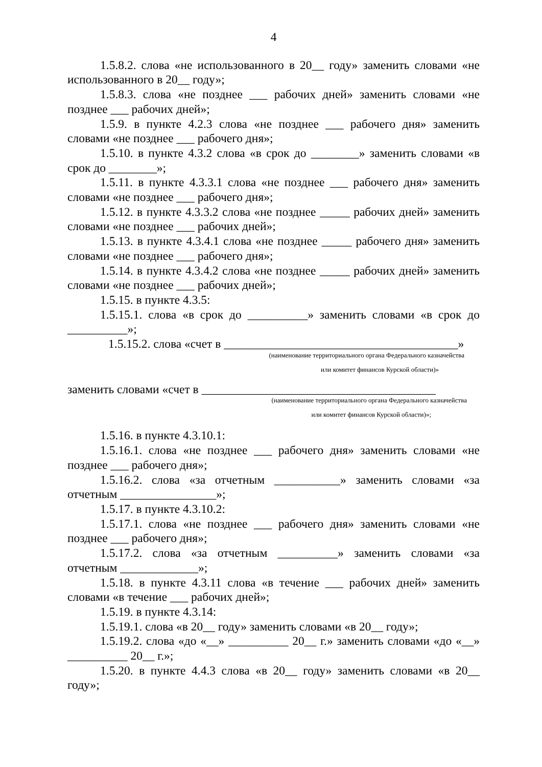4
1.5.8.2. слова «не использованного в 20__ году» заменить словами «не использованного в 20__ году»;
1.5.8.3. слова «не позднее ___ рабочих дней» заменить словами «не позднее ___ рабочих дней»;
1.5.9. в пункте 4.2.3 слова «не позднее ___ рабочего дня» заменить словами «не позднее ___ рабочего дня»;
1.5.10. в пункте 4.3.2 слова «в срок до ________» заменить словами «в срок до ________»;
1.5.11. в пункте 4.3.3.1 слова «не позднее ___ рабочего дня» заменить словами «не позднее ___ рабочего дня»;
1.5.12. в пункте 4.3.3.2 слова «не позднее _____ рабочих дней» заменить словами «не позднее ___ рабочих дней»;
1.5.13. в пункте 4.3.4.1 слова «не позднее _____ рабочего дня» заменить словами «не позднее ___ рабочего дня»;
1.5.14. в пункте 4.3.4.2 слова «не позднее _____ рабочих дней» заменить словами «не позднее ___ рабочих дней»;
1.5.15. в пункте 4.3.5:
1.5.15.1. слова «в срок до __________» заменить словами «в срок до __________»;
1.5.15.2. слова «счет в _______________________________________»
(наименование территориального органа Федерального казначейства
или комитет финансов Курской области)»
заменить словами «счет в _______________________________________
(наименование территориального органа Федерального казначейства
или комитет финансов Курской области)»;
1.5.16. в пункте 4.3.10.1:
1.5.16.1. слова «не позднее ___ рабочего дня» заменить словами «не позднее ___ рабочего дня»;
1.5.16.2. слова «за отчетным ___________» заменить словами «за отчетным ________________»;
1.5.17. в пункте 4.3.10.2:
1.5.17.1. слова «не позднее ___ рабочего дня» заменить словами «не позднее ___ рабочего дня»;
1.5.17.2. слова «за отчетным __________» заменить словами «за отчетным _____________»;
1.5.18. в пункте 4.3.11 слова «в течение ___ рабочих дней» заменить словами «в течение ___ рабочих дней»;
1.5.19. в пункте 4.3.14:
1.5.19.1. слова «в 20__ году» заменить словами «в 20__ году»;
1.5.19.2. слова «до «__» __________ 20__ г.» заменить словами «до «__» __________ 20__ г.»;
1.5.20. в пункте 4.4.3 слова «в 20__ году» заменить словами «в 20__ году»;